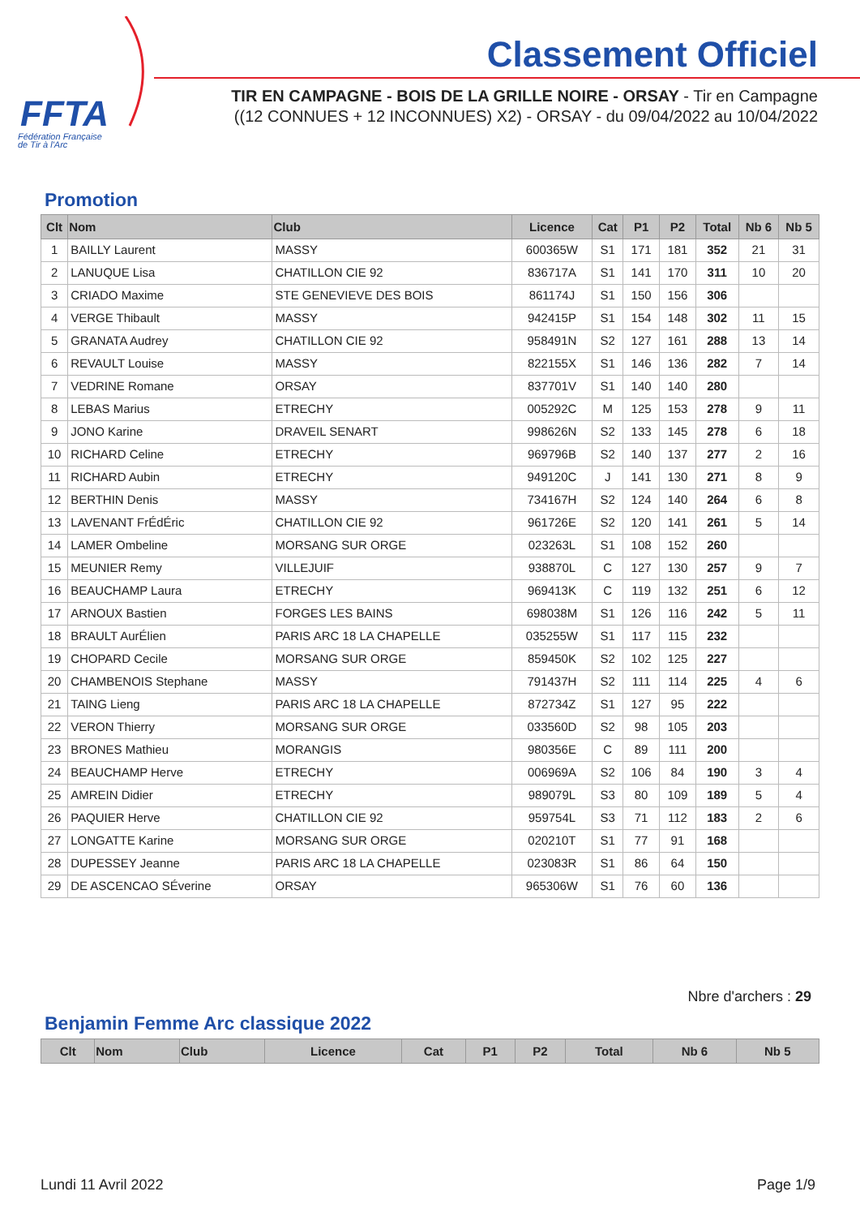FFTA
Fédération Française
de Tir à l'Arc
Classement Officiel
TIR EN CAMPAGNE - BOIS DE LA GRILLE NOIRE - ORSAY - Tir en Campagne ((12 CONNUES + 12 INCONNUES) X2) - ORSAY - du 09/04/2022 au 10/04/2022
Promotion
| Clt | Nom | Club | Licence | Cat | P1 | P2 | Total | Nb 6 | Nb 5 |
| --- | --- | --- | --- | --- | --- | --- | --- | --- | --- |
| 1 | BAILLY Laurent | MASSY | 600365W | S1 | 171 | 181 | 352 | 21 | 31 |
| 2 | LANUQUE Lisa | CHATILLON CIE 92 | 836717A | S1 | 141 | 170 | 311 | 10 | 20 |
| 3 | CRIADO Maxime | STE GENEVIEVE DES BOIS | 861174J | S1 | 150 | 156 | 306 | | |
| 4 | VERGE Thibault | MASSY | 942415P | S1 | 154 | 148 | 302 | 11 | 15 |
| 5 | GRANATA Audrey | CHATILLON CIE 92 | 958491N | S2 | 127 | 161 | 288 | 13 | 14 |
| 6 | REVAULT Louise | MASSY | 822155X | S1 | 146 | 136 | 282 | 7 | 14 |
| 7 | VEDRINE Romane | ORSAY | 837701V | S1 | 140 | 140 | 280 | | |
| 8 | LEBAS Marius | ETRECHY | 005292C | M | 125 | 153 | 278 | 9 | 11 |
| 9 | JONO Karine | DRAVEIL SENART | 998626N | S2 | 133 | 145 | 278 | 6 | 18 |
| 10 | RICHARD Celine | ETRECHY | 969796B | S2 | 140 | 137 | 277 | 2 | 16 |
| 11 | RICHARD Aubin | ETRECHY | 949120C | J | 141 | 130 | 271 | 8 | 9 |
| 12 | BERTHIN Denis | MASSY | 734167H | S2 | 124 | 140 | 264 | 6 | 8 |
| 13 | LAVENANT FrÉdÉric | CHATILLON CIE 92 | 961726E | S2 | 120 | 141 | 261 | 5 | 14 |
| 14 | LAMER Ombeline | MORSANG SUR ORGE | 023263L | S1 | 108 | 152 | 260 | | |
| 15 | MEUNIER Remy | VILLEJUIF | 938870L | C | 127 | 130 | 257 | 9 | 7 |
| 16 | BEAUCHAMP Laura | ETRECHY | 969413K | C | 119 | 132 | 251 | 6 | 12 |
| 17 | ARNOUX Bastien | FORGES LES BAINS | 698038M | S1 | 126 | 116 | 242 | 5 | 11 |
| 18 | BRAULT AurÉlien | PARIS ARC 18 LA CHAPELLE | 035255W | S1 | 117 | 115 | 232 | | |
| 19 | CHOPARD Cecile | MORSANG SUR ORGE | 859450K | S2 | 102 | 125 | 227 | | |
| 20 | CHAMBENOIS Stephane | MASSY | 791437H | S2 | 111 | 114 | 225 | 4 | 6 |
| 21 | TAING Lieng | PARIS ARC 18 LA CHAPELLE | 872734Z | S1 | 127 | 95 | 222 | | |
| 22 | VERON Thierry | MORSANG SUR ORGE | 033560D | S2 | 98 | 105 | 203 | | |
| 23 | BRONES Mathieu | MORANGIS | 980356E | C | 89 | 111 | 200 | | |
| 24 | BEAUCHAMP Herve | ETRECHY | 006969A | S2 | 106 | 84 | 190 | 3 | 4 |
| 25 | AMREIN Didier | ETRECHY | 989079L | S3 | 80 | 109 | 189 | 5 | 4 |
| 26 | PAQUIER Herve | CHATILLON CIE 92 | 959754L | S3 | 71 | 112 | 183 | 2 | 6 |
| 27 | LONGATTE Karine | MORSANG SUR ORGE | 020210T | S1 | 77 | 91 | 168 | | |
| 28 | DUPESSEY Jeanne | PARIS ARC 18 LA CHAPELLE | 023083R | S1 | 86 | 64 | 150 | | |
| 29 | DE ASCENCAO SÉverine | ORSAY | 965306W | S1 | 76 | 60 | 136 | | |
Nbre d'archers : 29
Benjamin Femme Arc classique 2022
| Clt | Nom | Club | Licence | Cat | P1 | P2 | Total | Nb 6 | Nb 5 |
| --- | --- | --- | --- | --- | --- | --- | --- | --- | --- |
Lundi 11 Avril 2022 Page 1/9